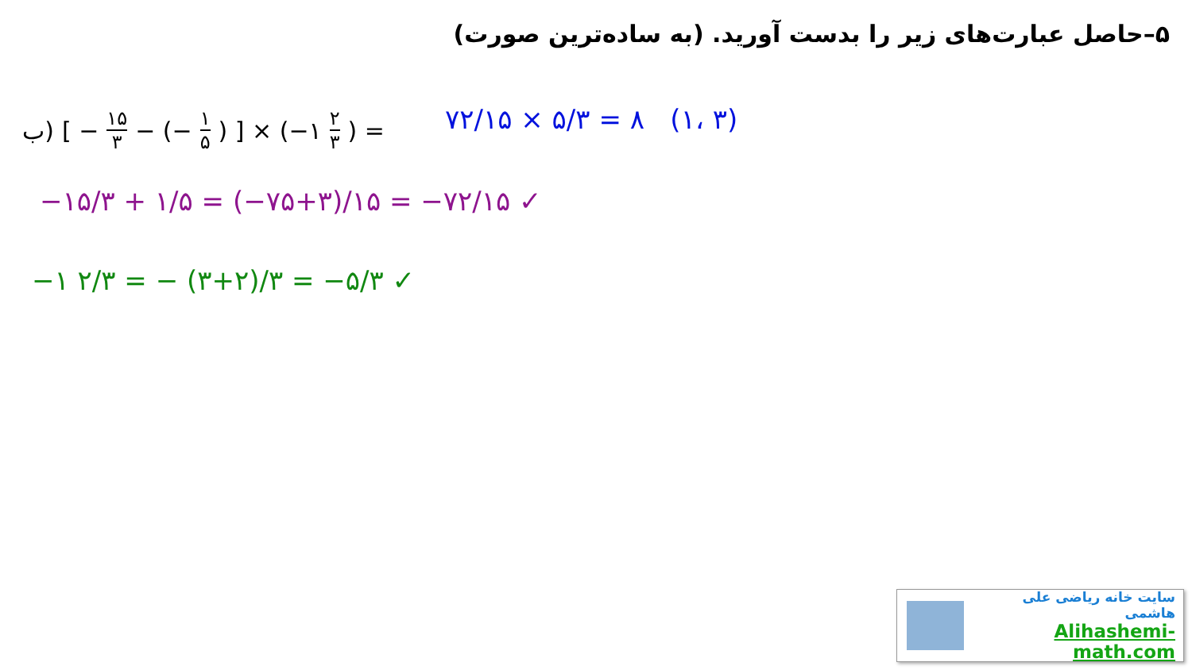۵–حاصل عبارت‌های زیر را بدست آورید. (به ساده‌ترین صورت)
ب) [ − ۱۵ ۳ − (− ۱ ۵) ] × (−۱ ۲ ۳) =
۷۲/۱۵ × ۵/۳ = ۸ (۱، ۳)
−۱۵/۳ + ۱/۵ = (−۷۵+۳)/۱۵ = −۷۲/۱۵ ✓
−۱ ۲/۳ = − (۳+۲)/۳ = −۵/۳ ✓
سایت خانه ریاضی علی هاشمی
Alihashemi-math.com